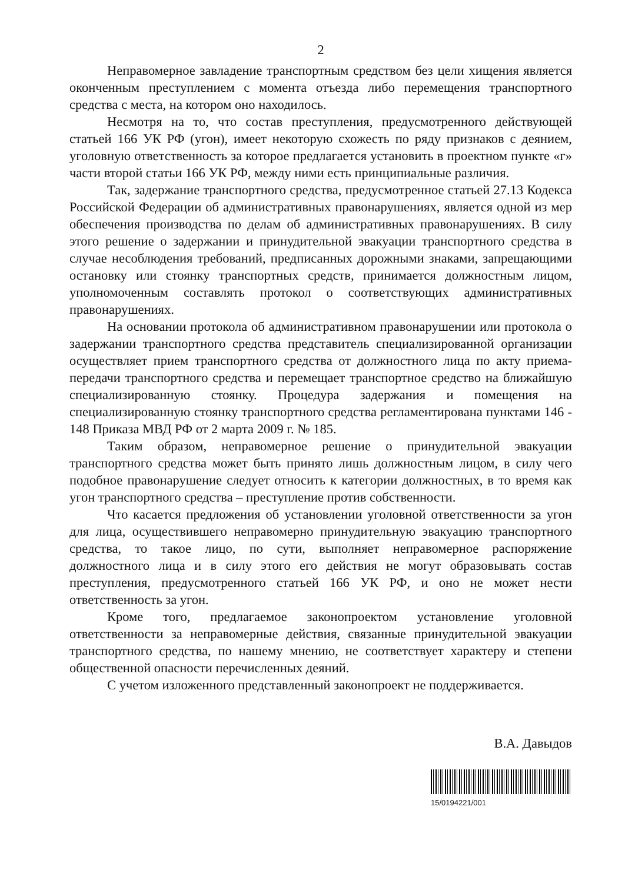2
Неправомерное завладение транспортным средством без цели хищения является оконченным преступлением с момента отъезда либо перемещения транспортного средства с места, на котором оно находилось.
Несмотря на то, что состав преступления, предусмотренного действующей статьей 166 УК РФ (угон), имеет некоторую схожесть по ряду признаков с деянием, уголовную ответственность за которое предлагается установить в проектном пункте «г» части второй статьи 166 УК РФ, между ними есть принципиальные различия.
Так, задержание транспортного средства, предусмотренное статьей 27.13 Кодекса Российской Федерации об административных правонарушениях, является одной из мер обеспечения производства по делам об административных правонарушениях. В силу этого решение о задержании и принудительной эвакуации транспортного средства в случае несоблюдения требований, предписанных дорожными знаками, запрещающими остановку или стоянку транспортных средств, принимается должностным лицом, уполномоченным составлять протокол о соответствующих административных правонарушениях.
На основании протокола об административном правонарушении или протокола о задержании транспортного средства представитель специализированной организации осуществляет прием транспортного средства от должностного лица по акту приема-передачи транспортного средства и перемещает транспортное средство на ближайшую специализированную стоянку. Процедура задержания и помещения на специализированную стоянку транспортного средства регламентирована пунктами 146 - 148 Приказа МВД РФ от 2 марта 2009 г. № 185.
Таким образом, неправомерное решение о принудительной эвакуации транспортного средства может быть принято лишь должностным лицом, в силу чего подобное правонарушение следует относить к категории должностных, в то время как угон транспортного средства – преступление против собственности.
Что касается предложения об установлении уголовной ответственности за угон для лица, осуществившего неправомерно принудительную эвакуацию транспортного средства, то такое лицо, по сути, выполняет неправомерное распоряжение должностного лица и в силу этого его действия не могут образовывать состав преступления, предусмотренного статьей 166 УК РФ, и оно не может нести ответственность за угон.
Кроме того, предлагаемое законопроектом установление уголовной ответственности за неправомерные действия, связанные принудительной эвакуации транспортного средства, по нашему мнению, не соответствует характеру и степени общественной опасности перечисленных деяний.
С учетом изложенного представленный законопроект не поддерживается.
В.А. Давыдов
15/0194221/001